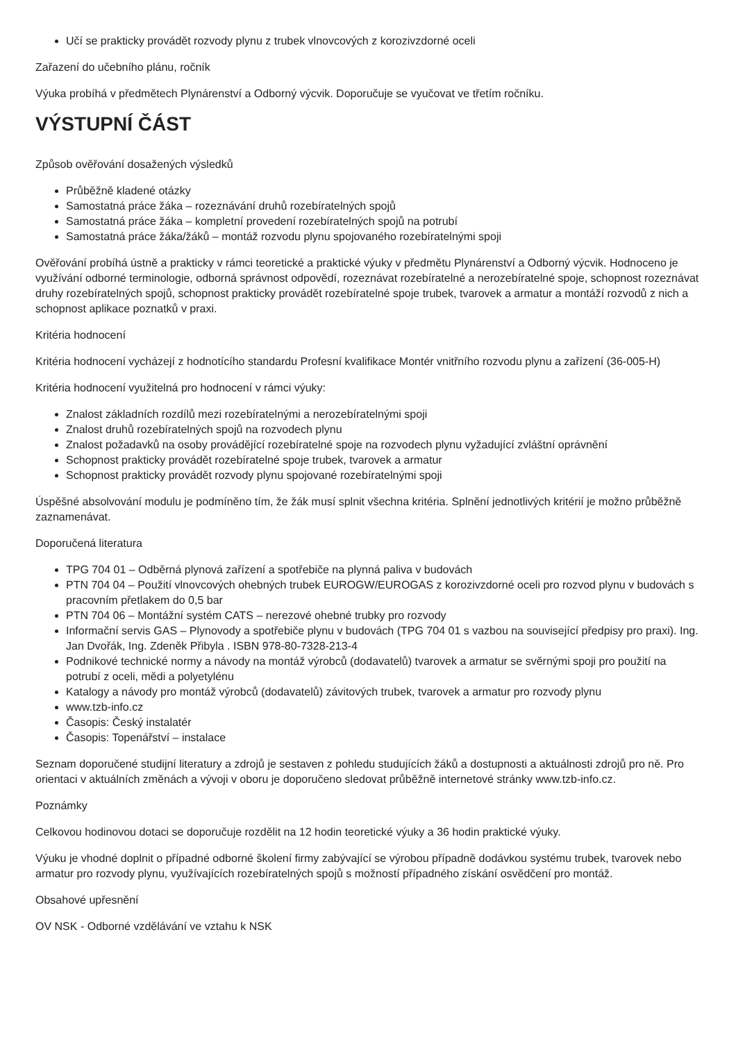Učí se prakticky provádět rozvody plynu z trubek vlnovcových z korozivzdorné oceli
Zařazení do učebního plánu, ročník
Výuka probíhá v předmětech Plynárenství a Odborný výcvik. Doporučuje se vyučovat ve třetím ročníku.
VÝSTUPNÍ ČÁST
Způsob ověřování dosažených výsledků
Průběžně kladené otázky
Samostatná práce žáka – rozeznávání druhů rozebíratelných spojů
Samostatná práce žáka – kompletní provedení rozebíratelných spojů na potrubí
Samostatná práce žáka/žáků – montáž rozvodu plynu spojovaného rozebíratelnými spoji
Ověřování probíhá ústně a prakticky v rámci teoretické a praktické výuky v předmětu Plynárenství a Odborný výcvik. Hodnoceno je využívání odborné terminologie, odborná správnost odpovědí, rozeznávat rozebíratelné a nerozebíratelné spoje, schopnost rozeznávat druhy rozebíratelných spojů, schopnost prakticky provádět rozebíratelné spoje trubek, tvarovek a armatur a montáží rozvodů z nich a schopnost aplikace poznatků v praxi.
Kritéria hodnocení
Kritéria hodnocení vycházejí z hodnotícího standardu Profesní kvalifikace Montér vnitřního rozvodu plynu a zařízení (36-005-H)
Kritéria hodnocení využitelná pro hodnocení v rámci výuky:
Znalost základních rozdílů mezi rozebíratelnými a nerozebíratelnými spoji
Znalost druhů rozebíratelných spojů na rozvodech plynu
Znalost požadavků na osoby provádějící rozebíratelné spoje na rozvodech plynu vyžadující zvláštní oprávnění
Schopnost prakticky provádět rozebíratelné spoje trubek, tvarovek a armatur
Schopnost prakticky provádět rozvody plynu spojované rozebíratelnými spoji
Úspěšné absolvování modulu je podmíněno tím, že žák musí splnit všechna kritéria. Splnění jednotlivých kritérií je možno průběžně zaznamenávat.
Doporučená literatura
TPG 704 01 – Odběrná plynová zařízení a spotřebiče na plynná paliva v budovách
PTN 704 04 – Použití vlnovcových ohebných trubek EUROGW/EUROGAS z korozivzdorné oceli pro rozvod plynu v budovách s pracovním přetlakem do 0,5 bar
PTN 704 06 – Montážní systém CATS – nerezové ohebné trubky pro rozvody
Informační servis GAS – Plynovody a spotřebiče plynu v budovách (TPG 704 01 s vazbou na související předpisy pro praxi). Ing. Jan Dvořák, Ing. Zdeněk Přibyla . ISBN 978-80-7328-213-4
Podnikové technické normy a návody na montáž výrobců (dodavatelů) tvarovek a armatur se svěrnými spoji pro použití na potrubí z oceli, mědi a polyetylénu
Katalogy a návody pro montáž výrobců (dodavatelů) závitových trubek, tvarovek a armatur pro rozvody plynu
www.tzb-info.cz
Časopis: Český instalatér
Časopis: Topenářství – instalace
Seznam doporučené studijní literatury a zdrojů je sestaven z pohledu studujících žáků a dostupnosti a aktuálnosti zdrojů pro ně. Pro orientaci v aktuálních změnách a vývoji v oboru je doporučeno sledovat průběžně internetové stránky www.tzb-info.cz.
Poznámky
Celkovou hodinovou dotaci se doporučuje rozdělit na 12 hodin teoretické výuky a 36 hodin praktické výuky.
Výuku je vhodné doplnit o případné odborné školení firmy zabývající se výrobou případně dodávkou systému trubek, tvarovek nebo armatur pro rozvody plynu, využívajících rozebíratelných spojů s možností případného získání osvědčení pro montáž.
Obsahové upřesnění
OV NSK - Odborné vzdělávání ve vztahu k NSK